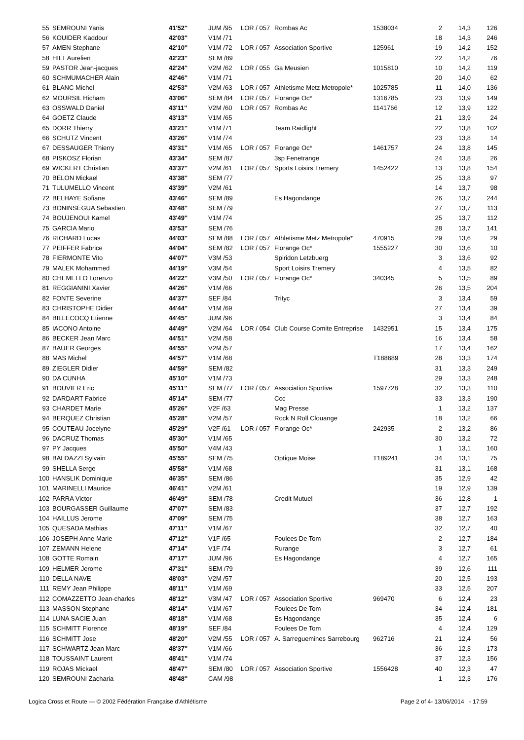| 55 | SEMROUNI Yanis | 41'52'' | JUM /95 | LOR / 057 | Rombas Ac | 1538034 | 2 | 14,3 | 126 |
| 56 | KOUIDER Kaddour | 42'03'' | V1M /71 | | | | 18 | 14,3 | 246 |
| 57 | AMEN Stephane | 42'10'' | V1M /72 | LOR / 057 | Association Sportive | 125961 | 19 | 14,2 | 152 |
| 58 | HILT Aurelien | 42'23'' | SEM /89 | | | | 22 | 14,2 | 76 |
| 59 | PASTOR Jean-jacques | 42'24'' | V2M /62 | LOR / 055 | Ga Meusien | 1015810 | 10 | 14,2 | 119 |
| 60 | SCHMUMACHER Alain | 42'46'' | V1M /71 | | | | 20 | 14,0 | 62 |
| 61 | BLANC Michel | 42'53'' | V2M /63 | LOR / 057 | Athletisme Metz Metropole* | 1025785 | 11 | 14,0 | 136 |
| 62 | MOURSIL Hicham | 43'06'' | SEM /84 | LOR / 057 | Florange Oc* | 1316785 | 23 | 13,9 | 149 |
| 63 | OSSWALD Daniel | 43'11'' | V2M /60 | LOR / 057 | Rombas Ac | 1141766 | 12 | 13,9 | 122 |
| 64 | GOETZ Claude | 43'13'' | V1M /65 | | | | 21 | 13,9 | 24 |
| 65 | DORR Thierry | 43'21'' | V1M /71 | | Team Raidlight | | 22 | 13,8 | 102 |
| 66 | SCHUTZ Vincent | 43'26'' | V1M /74 | | | | 23 | 13,8 | 14 |
| 67 | DESSAUGER Thierry | 43'31'' | V1M /65 | LOR / 057 | Florange Oc* | 1461757 | 24 | 13,8 | 145 |
| 68 | PISKOSZ Florian | 43'34'' | SEM /87 | | 3sp Fenetrange | | 24 | 13,8 | 26 |
| 69 | WICKERT Christian | 43'37'' | V2M /61 | LOR / 057 | Sports Loisirs Tremery | 1452422 | 13 | 13,8 | 154 |
| 70 | BELON Mickael | 43'38'' | SEM /77 | | | | 25 | 13,8 | 97 |
| 71 | TULUMELLO Vincent | 43'39'' | V2M /61 | | | | 14 | 13,7 | 98 |
| 72 | BELHAYE Sofiane | 43'46'' | SEM /89 | | Es Hagondange | | 26 | 13,7 | 244 |
| 73 | BONINSEGUA Sebastien | 43'48'' | SEM /79 | | | | 27 | 13,7 | 113 |
| 74 | BOUJENOUI Kamel | 43'49'' | V1M /74 | | | | 25 | 13,7 | 112 |
| 75 | GARCIA Mario | 43'53'' | SEM /76 | | | | 28 | 13,7 | 141 |
| 76 | RICHARD Lucas | 44'03'' | SEM /88 | LOR / 057 | Athletisme Metz Metropole* | 470915 | 29 | 13,6 | 29 |
| 77 | PEIFFER Fabrice | 44'04'' | SEM /82 | LOR / 057 | Florange Oc* | 1555227 | 30 | 13,6 | 10 |
| 78 | FIERMONTE Vito | 44'07'' | V3M /53 | | Spiridon Letzbuerg | | 3 | 13,6 | 92 |
| 79 | MALEK Mohammed | 44'19'' | V3M /54 | | Sport Loisirs Tremery | | 4 | 13,5 | 82 |
| 80 | CHEMELLO Lorenzo | 44'22'' | V3M /50 | LOR / 057 | Florange Oc* | 340345 | 5 | 13,5 | 89 |
| 81 | REGGIANINI Xavier | 44'26'' | V1M /66 | | | | 26 | 13,5 | 204 |
| 82 | FONTE Severine | 44'37'' | SEF /84 | | Trityc | | 3 | 13,4 | 59 |
| 83 | CHRISTOPHE Didier | 44'44'' | V1M /69 | | | | 27 | 13,4 | 39 |
| 84 | BILLECOCQ Etienne | 44'45'' | JUM /96 | | | | 3 | 13,4 | 84 |
| 85 | IACONO Antoine | 44'49'' | V2M /64 | LOR / 054 | Club Course Comite Entreprise | 1432951 | 15 | 13,4 | 175 |
| 86 | BECKER Jean Marc | 44'51'' | V2M /58 | | | | 16 | 13,4 | 58 |
| 87 | BAUER Georges | 44'55'' | V2M /57 | | | | 17 | 13,4 | 162 |
| 88 | MAS Michel | 44'57'' | V1M /68 | | | T188689 | 28 | 13,3 | 174 |
| 89 | ZIEGLER Didier | 44'59'' | SEM /82 | | | | 31 | 13,3 | 249 |
| 90 | DA CUNHA | 45'10'' | V1M /73 | | | | 29 | 13,3 | 248 |
| 91 | BOUVIER Eric | 45'11'' | SEM /77 | LOR / 057 | Association Sportive | 1597728 | 32 | 13,3 | 110 |
| 92 | DARDART Fabrice | 45'14'' | SEM /77 | | Ccc | | 33 | 13,3 | 190 |
| 93 | CHARDET Marie | 45'26'' | V2F /63 | | Mag Presse | | 1 | 13,2 | 137 |
| 94 | BERQUEZ Christian | 45'28'' | V2M /57 | | Rock N Roll Clouange | | 18 | 13,2 | 66 |
| 95 | COUTEAU Jocelyne | 45'29'' | V2F /61 | LOR / 057 | Florange Oc* | 242935 | 2 | 13,2 | 86 |
| 96 | DACRUZ Thomas | 45'30'' | V1M /65 | | | | 30 | 13,2 | 72 |
| 97 | PY Jacques | 45'50'' | V4M /43 | | | | 1 | 13,1 | 160 |
| 98 | BALDAZZI Sylvain | 45'55'' | SEM /75 | | Optique Moise | T189241 | 34 | 13,1 | 75 |
| 99 | SHELLA Serge | 45'58'' | V1M /68 | | | | 31 | 13,1 | 168 |
| 100 | HANSLIK Dominique | 46'35'' | SEM /86 | | | | 35 | 12,9 | 42 |
| 101 | MARINELLI Maurice | 46'41'' | V2M /61 | | | | 19 | 12,9 | 139 |
| 102 | PARRA Victor | 46'49'' | SEM /78 | | Credit Mutuel | | 36 | 12,8 | 1 |
| 103 | BOURGASSER Guillaume | 47'07'' | SEM /83 | | | | 37 | 12,7 | 192 |
| 104 | HAILLUS Jerome | 47'09'' | SEM /75 | | | | 38 | 12,7 | 163 |
| 105 | QUESADA Mathias | 47'11'' | V1M /67 | | | | 32 | 12,7 | 40 |
| 106 | JOSEPH Anne Marie | 47'12'' | V1F /65 | | Foulees De Tom | | 2 | 12,7 | 184 |
| 107 | ZEMANN Helene | 47'14'' | V1F /74 | | Rurange | | 3 | 12,7 | 61 |
| 108 | GOTTE Romain | 47'17'' | JUM /96 | | Es Hagondange | | 4 | 12,7 | 165 |
| 109 | HELMER Jerome | 47'31'' | SEM /79 | | | | 39 | 12,6 | 111 |
| 110 | DELLA NAVE | 48'03'' | V2M /57 | | | | 20 | 12,5 | 193 |
| 111 | REMY Jean Philippe | 48'11'' | V1M /69 | | | | 33 | 12,5 | 207 |
| 112 | COMAZZETTO Jean-charles | 48'12'' | V3M /47 | LOR / 057 | Association Sportive | 969470 | 6 | 12,4 | 23 |
| 113 | MASSON Stephane | 48'14'' | V1M /67 | | Foulees De Tom | | 34 | 12,4 | 181 |
| 114 | LUNA SACIE Juan | 48'18'' | V1M /68 | | Es Hagondange | | 35 | 12,4 | 6 |
| 115 | SCHMITT Florence | 48'19'' | SEF /84 | | Foulees De Tom | | 4 | 12,4 | 129 |
| 116 | SCHMITT Jose | 48'20'' | V2M /55 | LOR / 057 | A. Sarreguemines Sarrebourg | 962716 | 21 | 12,4 | 56 |
| 117 | SCHWARTZ Jean Marc | 48'37'' | V1M /66 | | | | 36 | 12,3 | 173 |
| 118 | TOUSSAINT Laurent | 48'41'' | V1M /74 | | | | 37 | 12,3 | 156 |
| 119 | ROJAS Mickael | 48'47'' | SEM /80 | LOR / 057 | Association Sportive | 1556428 | 40 | 12,3 | 47 |
| 120 | SEMROUNI Zacharia | 48'48'' | CAM /98 | | | | 1 | 12,3 | 176 |
Logica Cross et Route — © 2002 Fédération Française d'Athlétisme Page 2 of 4- 13/06/2014 - 17:59